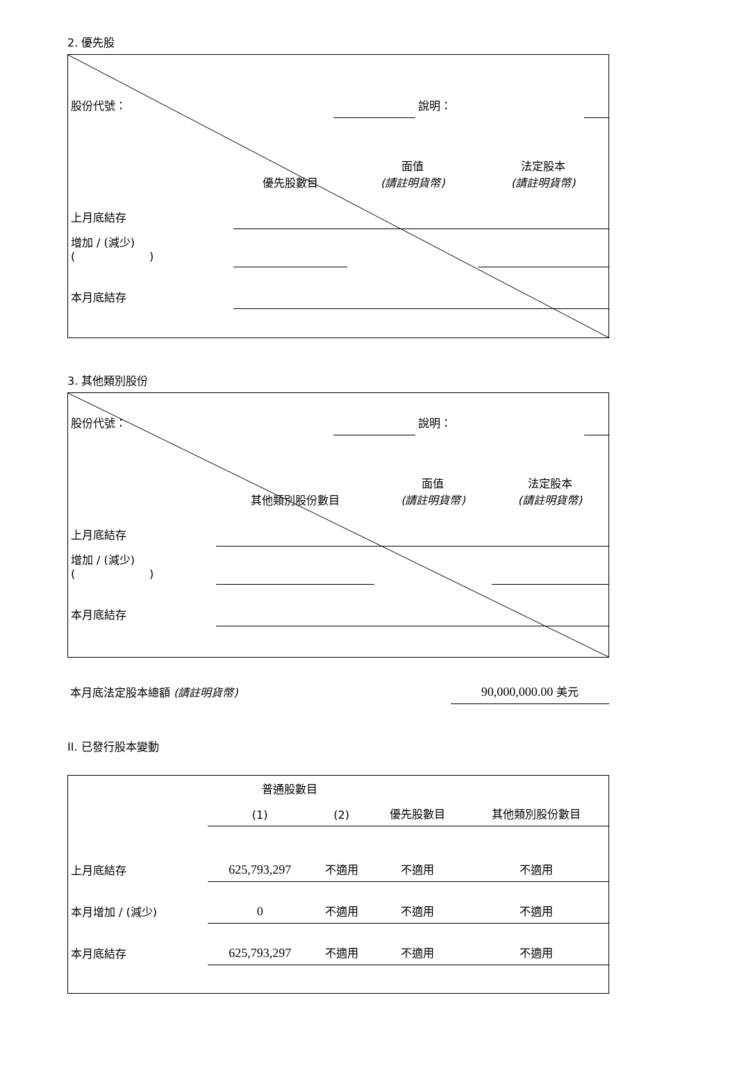2. 優先股
| 股份代號： | | 說明： | |
| | 優先股數目 | 面值 (請註明貨幣) | 法定股本 (請註明貨幣) |
| 上月底結存 | | | |
| 增加 / (減少) ( ) | | | |
| 本月底結存 | | | |
3. 其他類別股份
| 股份代號： | | 說明： | |
| | 其他類別股份數目 | 面值 (請註明貨幣) | 法定股本 (請註明貨幣) |
| 上月底結存 | | | |
| 增加 / (減少) ( ) | | | |
| 本月底結存 | | | |
| 本月底法定股本總額 (請註明貨幣) | 90,000,000.00 美元 |
II. 已發行股本變動
| | 普通股數目 | | | 其他類別股份數目 |
| | (1) | (2) | 優先股數目 | |
| 上月底結存 | 625,793,297 | 不適用 | 不適用 | 不適用 |
| 本月增加 / (減少) | 0 | 不適用 | 不適用 | 不適用 |
| 本月底結存 | 625,793,297 | 不適用 | 不適用 | 不適用 |